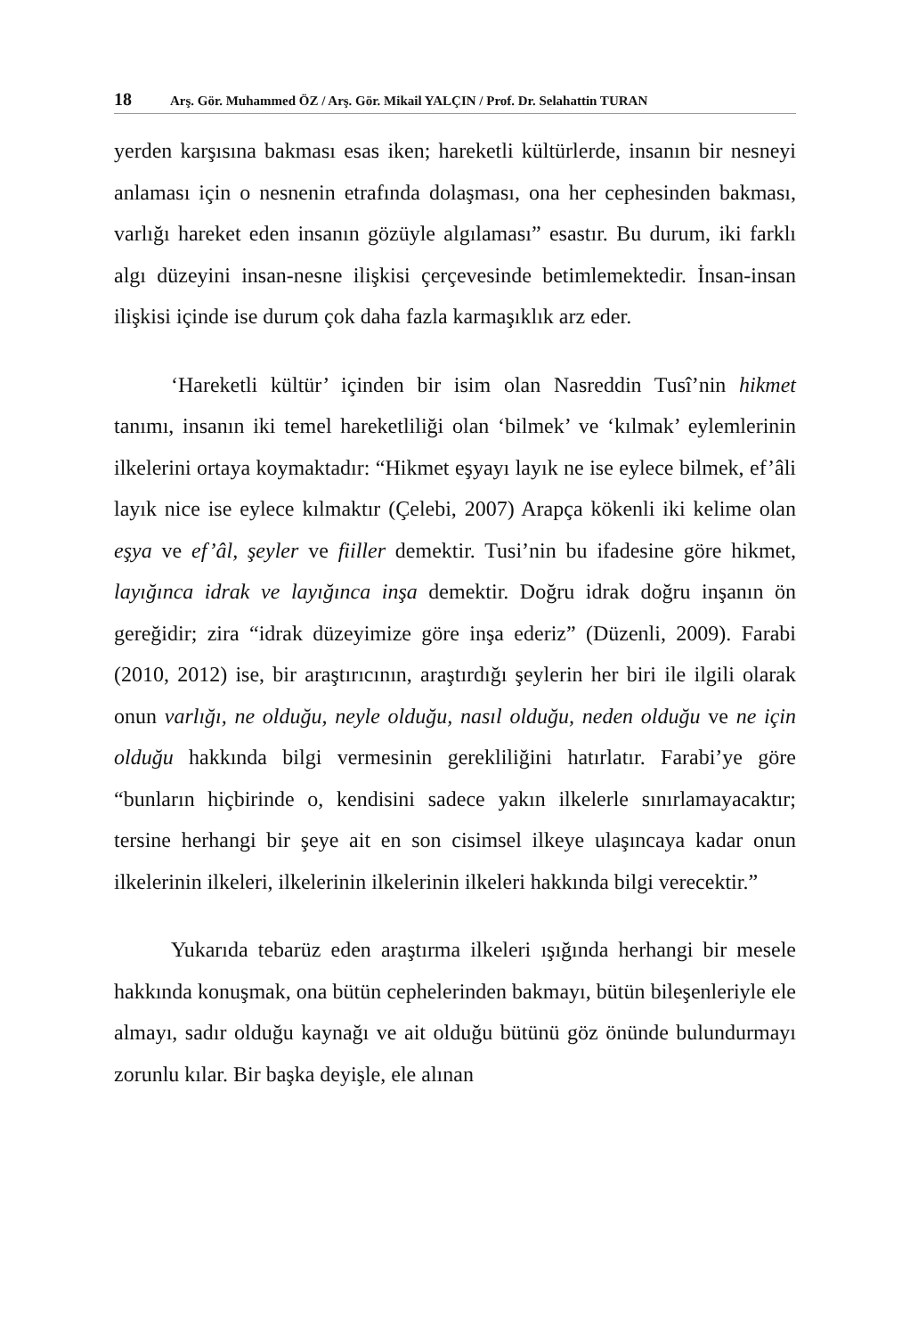18 Arş. Gör. Muhammed ÖZ / Arş. Gör. Mikail YALÇIN / Prof. Dr. Selahattin TURAN
yerden karşısına bakması esas iken; hareketli kültürlerde, insanın bir nesneyi anlaması için o nesnenin etrafında dolaşması, ona her cephesinden bakması, varlığı hareket eden insanın gözüyle algılaması” esastır. Bu durum, iki farklı algı düzeyini insan-nesne ilişkisi çerçevesinde betimlemektedir. İnsan-insan ilişkisi içinde ise durum çok daha fazla karmaşıklık arz eder.
‘Hareketli kültür’ içinden bir isim olan Nasreddin Tusî’nin hikmet tanımı, insanın iki temel hareketliliği olan ‘bilmek’ ve ‘kılmak’ eylemlerinin ilkelerini ortaya koymaktadır: “Hikmet eşyayı layık ne ise eylece bilmek, ef’âli layık nice ise eylece kılmaktır (Çelebi, 2007) Arapça kökenli iki kelime olan eşya ve ef’âl, şeyler ve fiiller demektir. Tusi’nin bu ifadesine göre hikmet, layığınca idrak ve layığınca inşa demektir. Doğru idrak doğru inşanın ön gereğidir; zira “idrak düzeyimize göre inşa ederiz” (Düzenli, 2009). Farabi (2010, 2012) ise, bir araştırıcının, araştırdığı şeylerin her biri ile ilgili olarak onun varlığı, ne olduğu, neyle olduğu, nasıl olduğu, neden olduğu ve ne için olduğu hakkında bilgi vermesinin gerekliliğini hatırlatır. Farabi’ye göre “bunların hiçbirinde o, kendisini sadece yakın ilkelerle sınırlamayacaktır; tersine herhangi bir şeye ait en son cisimsel ilkeye ulaşıncaya kadar onun ilkelerinin ilkeleri, ilkelerinin ilkelerinin ilkeleri hakkında bilgi verecektir.”
Yukarıda tebarüz eden araştırma ilkeleri ışığında herhangi bir mesele hakkında konuşmak, ona bütün cephelerinden bakmayı, bütün bileşenleriyle ele almayı, sadır olduğu kaynağı ve ait olduğu bütünü göz önünde bulundurmayı zorunlu kılar. Bir başka deyişle, ele alınan